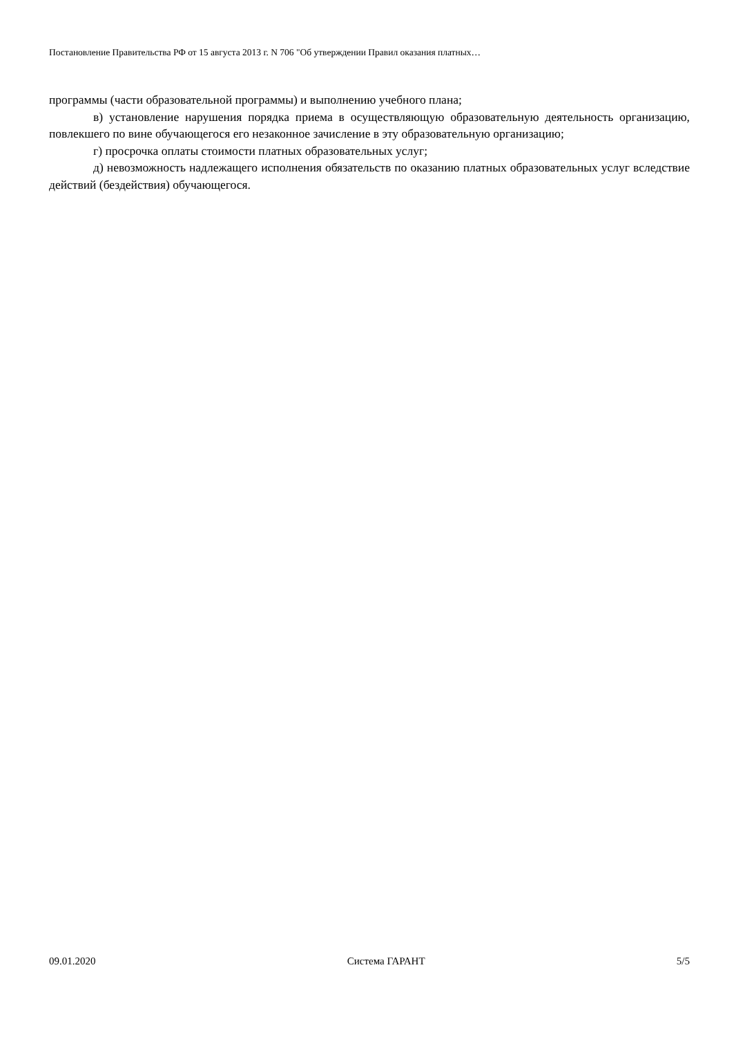Постановление Правительства РФ от 15 августа 2013 г. N 706 "Об утверждении Правил оказания платных…
программы (части образовательной программы) и выполнению учебного плана;
в) установление нарушения порядка приема в осуществляющую образовательную деятельность организацию, повлекшего по вине обучающегося его незаконное зачисление в эту образовательную организацию;
г) просрочка оплаты стоимости платных образовательных услуг;
д) невозможность надлежащего исполнения обязательств по оказанию платных образовательных услуг вследствие действий (бездействия) обучающегося.
09.01.2020 Система ГАРАНТ 5/5